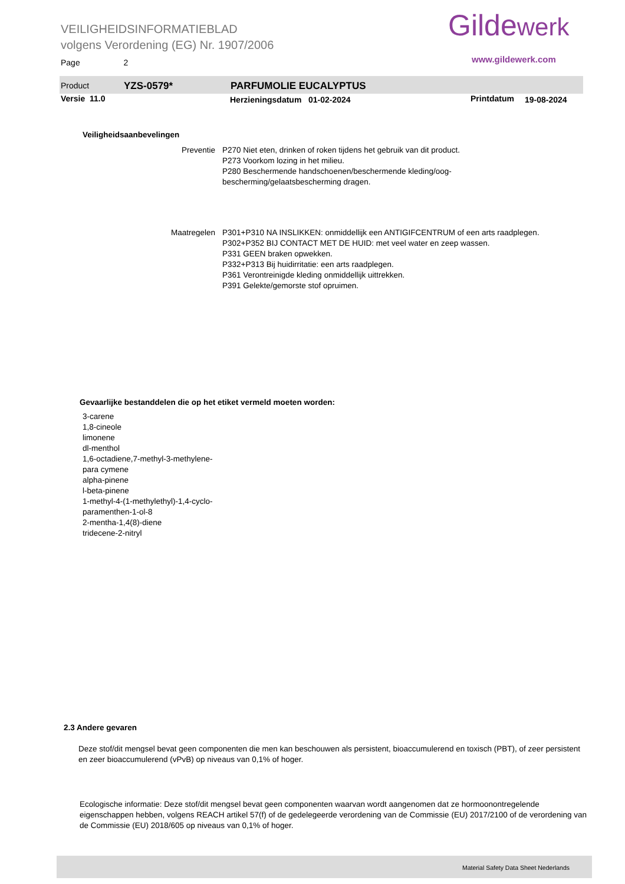VEILIGHEIDSINFORMATIEBLAD
volgens Verordening (EG) Nr. 1907/2006
Page 2
Gildewerk
www.gildewerk.com
Product YZS-0579* PARFUMOLIE EUCALYPTUS
Versie 11.0 Herzieningsdatum 01-02-2024 Printdatum 19-08-2024
Veiligheidsaanbevelingen
Preventie P270 Niet eten, drinken of roken tijdens het gebruik van dit product.
P273 Voorkom lozing in het milieu.
P280 Beschermende handschoenen/beschermende kleding/oog-
bescherming/gelaatsbescherming dragen.
Maatregelen P301+P310 NA INSLIKKEN: onmiddellijk een ANTIGIFCENTRUM of een arts raadplegen.
P302+P352 BIJ CONTACT MET DE HUID: met veel water en zeep wassen.
P331 GEEN braken opwekken.
P332+P313 Bij huidirritatie: een arts raadplegen.
P361 Verontreinigde kleding onmiddellijk uittrekken.
P391 Gelekte/gemorste stof opruimen.
Gevaarlijke bestanddelen die op het etiket vermeld moeten worden:
3-carene
1,8-cineole
limonene
dl-menthol
1,6-octadiene,7-methyl-3-methylene-
para cymene
alpha-pinene
l-beta-pinene
1-methyl-4-(1-methylethyl)-1,4-cyclo-
paramenthen-1-ol-8
2-mentha-1,4(8)-diene
tridecene-2-nitryl
2.3 Andere gevaren
Deze stof/dit mengsel bevat geen componenten die men kan beschouwen als persistent, bioaccumulerend en toxisch (PBT), of zeer persistent en zeer bioaccumulerend (vPvB) op niveaus van 0,1% of hoger.
Ecologische informatie: Deze stof/dit mengsel bevat geen componenten waarvan wordt aangenomen dat ze hormoonontregelende eigenschappen hebben, volgens REACH artikel 57(f) of de gedelegeerde verordening van de Commissie (EU) 2017/2100 of de verordening van de Commissie (EU) 2018/605 op niveaus van 0,1% of hoger.
Material Safety Data Sheet Nederlands